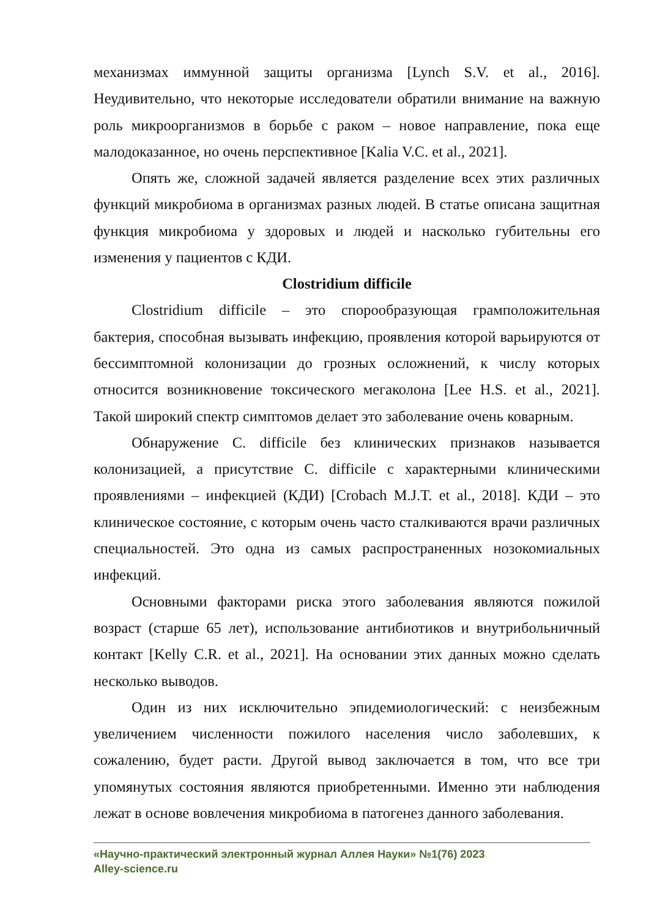механизмах иммунной защиты организма [Lynch S.V. et al., 2016]. Неудивительно, что некоторые исследователи обратили внимание на важную роль микроорганизмов в борьбе с раком – новое направление, пока еще малодоказанное, но очень перспективное [Kalia V.C. et al., 2021].
Опять же, сложной задачей является разделение всех этих различных функций микробиома в организмах разных людей. В статье описана защитная функция микробиома у здоровых и людей и насколько губительны его изменения у пациентов с КДИ.
Clostridium difficile
Clostridium difficile – это спорообразующая грамположительная бактерия, способная вызывать инфекцию, проявления которой варьируются от бессимптомной колонизации до грозных осложнений, к числу которых относится возникновение токсического мегаколона [Lee H.S. et al., 2021]. Такой широкий спектр симптомов делает это заболевание очень коварным.
Обнаружение C. difficile без клинических признаков называется колонизацией, а присутствие C. difficile с характерными клиническими проявлениями – инфекцией (КДИ) [Crobach M.J.T. et al., 2018]. КДИ – это клиническое состояние, с которым очень часто сталкиваются врачи различных специальностей. Это одна из самых распространенных нозокомиальных инфекций.
Основными факторами риска этого заболевания являются пожилой возраст (старше 65 лет), использование антибиотиков и внутрибольничный контакт [Kelly C.R. et al., 2021]. На основании этих данных можно сделать несколько выводов.
Один из них исключительно эпидемиологический: с неизбежным увеличением численности пожилого населения число заболевших, к сожалению, будет расти. Другой вывод заключается в том, что все три упомянутых состояния являются приобретенными. Именно эти наблюдения лежат в основе вовлечения микробиома в патогенез данного заболевания.
«Научно-практический электронный журнал Аллея Науки» №1(76) 2023
Alley-science.ru